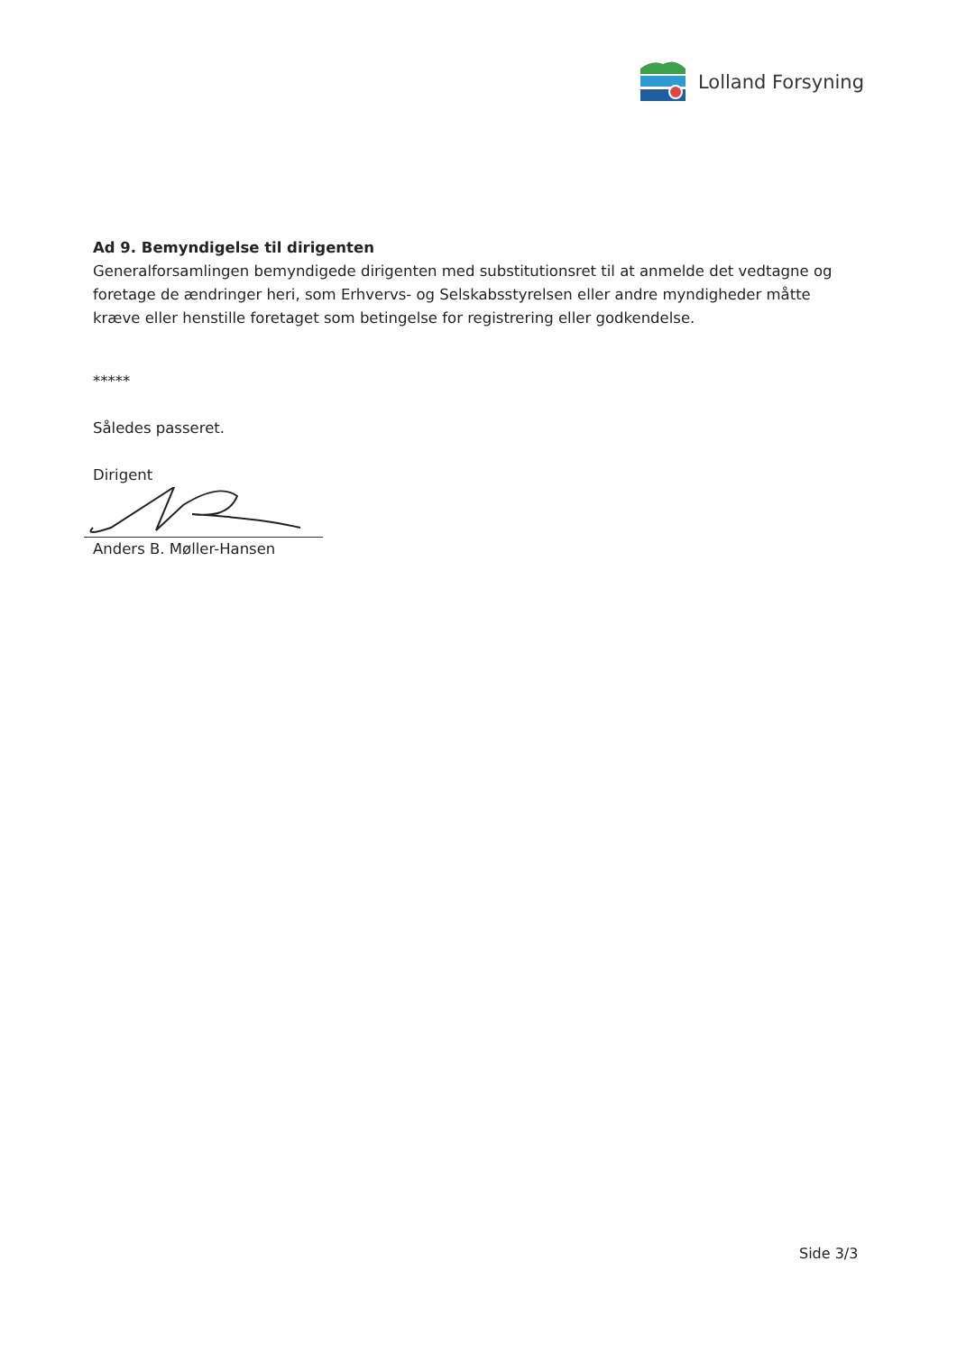Lolland Forsyning
Ad 9. Bemyndigelse til dirigenten
Generalforsamlingen bemyndigede dirigenten med substitutionsret til at anmelde det vedtagne og foretage de ændringer heri, som Erhvervs- og Selskabsstyrelsen eller andre myndigheder måtte kræve eller henstille foretaget som betingelse for registrering eller godkendelse.
*****
Således passeret.
Dirigent
Anders B. Møller-Hansen
Side 3/3